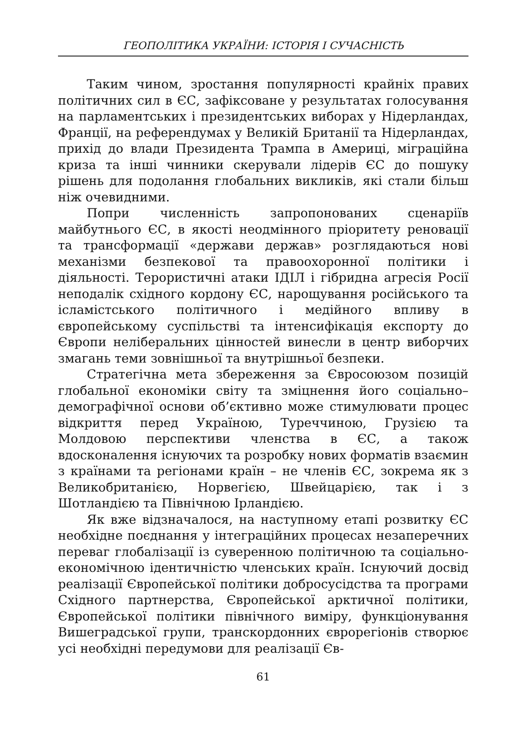ГЕОПОЛІТИКА УКРАЇНИ: ІСТОРІЯ І СУЧАСНІСТЬ
Таким чином, зростання популярності крайніх правих політичних сил в ЄС, зафіксоване у результатах голосування на парламентських і президентських виборах у Нідерландах, Франції, на референдумах у Великій Британії та Нідерландах, прихід до влади Президента Трампа в Америці, міграційна криза та інші чинники скерували лідерів ЄС до пошуку рішень для подолання глобальних викликів, які стали більш ніж очевидними.
Попри численність запропонованих сценаріїв майбутнього ЄС, в якості неодмінного пріоритету реновації та трансформації «держави держав» розглядаються нові механізми безпекової та правоохоронної політики і діяльності. Терористичні атаки ІДІЛ і гібридна агресія Росії неподалік східного кордону ЄС, нарощування російського та ісламістського політичного і медійного впливу в європейському суспільстві та інтенсифікація експорту до Європи неліберальних цінностей винесли в центр виборчих змагань теми зовнішньої та внутрішньої безпеки.
Стратегічна мета збереження за Євросоюзом позицій глобальної економіки світу та зміцнення його соціально–демографічної основи об’єктивно може стимулювати процес відкриття перед Україною, Туреччиною, Грузією та Молдовою перспективи членства в ЄС, а також вдосконалення існуючих та розробку нових форматів взаємин з країнами та регіонами країн – не членів ЄС, зокрема як з Великобританією, Норвегією, Швейцарією, так і з Шотландією та Північною Ірландією.
Як вже відзначалося, на наступному етапі розвитку ЄС необхідне поєднання у інтеграційних процесах незаперечних переваг глобалізації із суверенною політичною та соціально-економічною ідентичністю членських країн. Існуючий досвід реалізації Європейської політики добросусідства та програми Східного партнерства, Європейської арктичної політики, Європейської політики північного виміру, функціонування Вишеградської групи, транскордонних єврорегіонів створює усі необхідні передумови для реалізації Єв-
61